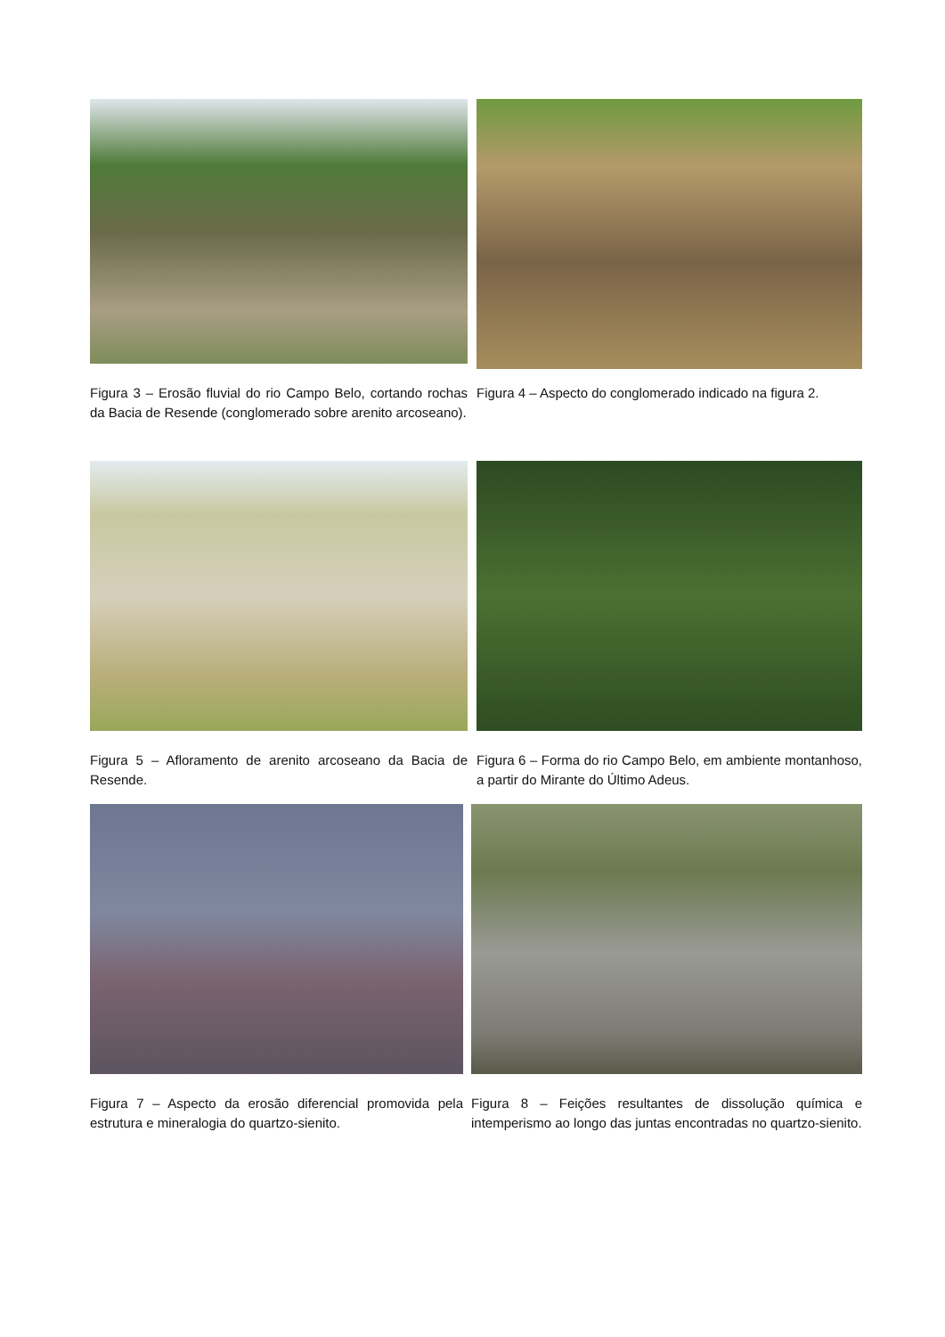Figura 3 – Erosão fluvial do rio Campo Belo, cortando rochas da Bacia de Resende (conglomerado sobre arenito arcoseano).
Figura 4 – Aspecto do conglomerado indicado na figura 2.
Figura 5 – Afloramento de arenito arcoseano da Bacia de Resende.
Figura 6 – Forma do rio Campo Belo, em ambiente montanhoso, a partir do Mirante do Último Adeus.
Figura 7 – Aspecto da erosão diferencial promovida pela estrutura e mineralogia do quartzo-sienito.
Figura 8 – Feições resultantes de dissolução química e intemperismo ao longo das juntas encontradas no quartzo-sienito.